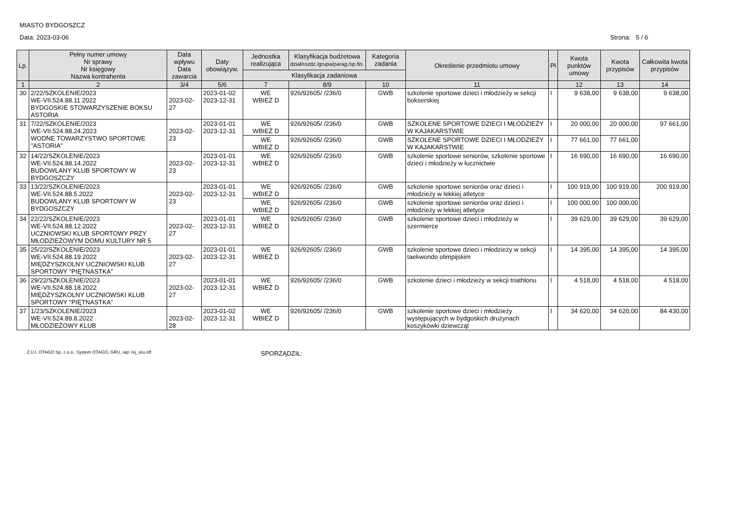MIASTO BYDGOSZCZ
Data: 2023-03-06 Strona: 5 / 6
| Lp. | Pełny numer umowy Nr sprawy Nr księgowy Nazwa kontrahenta | Data wpływu Data zawarcia | Daty obowiązyw. | Jednostka realizująca | Klasyfikacja budżetowa dział/rozdz./grupa/parag./sp.fin. | Kategoria zadania | Określenie przedmiotu umowy | Pł | Kwota punktów umowy | Kwota przypisów | Całkowita kwota przypisów |
| --- | --- | --- | --- | --- | --- | --- | --- | --- | --- | --- | --- |
| | | | | Klasyfikacja zadaniowa | | | | | | | |
| 1 | 2 | 3/4 | 5/6 | 7 | 8/9 | 10 | 11 | | 12 | 13 | 14 |
| 30 | 2/22/SZKOLENIE/2023 WE-VII.524.88.11.2022 BYDGOSKIE STOWARZYSZENIE BOKSU ASTORIA | 2023-02-27 | 2023-01-02 2023-12-31 | WE WBIEŻ D | 926/92605/ /236/0 | GWB | szkolenie sportowe dzieci i młodzieży w sekcji bokserskiej | I | 9 638,00 | 9 638,00 | 9 638,00 |
| 31 | 7/22/SZKOLENIE/2023 WE-VII.524.88.24.2023 WODNE TOWARZYSTWO SPORTOWE "ASTORIA" | 2023-02-23 | 2023-01-01 2023-12-31 | WE WBIEŻ D | 926/92605/ /236/0 | GWB | SZKOLENE SPORTOWE DZIECI I MŁODZIEŻY W KAJAKARSTWIE | I | 20 000,00 | 20 000,00 | 97 661,00 |
| | | | | WE WBIEŻ D | 926/92605/ /236/0 | GWB | SZKOLENE SPORTOWE DZIECI I MŁODZIEŻY W KAJAKARSTWIE | I | 77 661,00 | 77 661,00 | |
| 32 | 14/22/SZKOLENIE/2023 WE-VII.524.88.14.2022 BUDOWLANY KLUB SPORTOWY W BYDGOSZCZY | 2023-02-23 | 2023-01-01 2023-12-31 | WE WBIEŻ D | 926/92605/ /236/0 | GWB | szkolenie sportowe seniorów, szkolenie sportowe dzieci i młodzieży w łucznictwie | I | 16 690,00 | 16 690,00 | 16 690,00 |
| 33 | 13/22/SZKOLENIE/2023 WE-VII.524.88.5.2022 BUDOWLANY KLUB SPORTOWY W BYDGOSZCZY | 2023-02-23 | 2023-01-01 2023-12-31 | WE WBIEŻ D | 926/92605/ /236/0 | GWB | szkolenie sportowe seniorów oraz dzieci i młodzieży w lekkiej atletyce | I | 100 919,00 | 100 919,00 | 200 919,00 |
| | | | | WE WBIEŻ D | 926/92605/ /236/0 | GWB | szkolenie sportowe seniorów oraz dzieci i młodzieży w lekkiej atletyce | I | 100 000,00 | 100 000,00 | |
| 34 | 22/22/SZKOLENIE/2023 WE-VII.524.88.12.2022 UCZNIOWSKI KLUB SPORTOWY PRZY MŁODZIEŻOWYM DOMU KULTURY NR 5 | 2023-02-27 | 2023-01-01 2023-12-31 | WE WBIEŻ D | 926/92605/ /236/0 | GWB | szkolenie sportowe dzieci i młodzieży w szermierce | I | 39 629,00 | 39 629,00 | 39 629,00 |
| 35 | 25/22/SZKOLENIE/2023 WE-VII.524.88.19.2022 MIĘDZYSZKOLNY UCZNIOWSKI KLUB SPORTOWY "PIĘTNASTKA" | 2023-02-27 | 2023-01-01 2023-12-31 | WE WBIEŻ D | 926/92605/ /236/0 | GWB | szkolenie sportowe dzieci i młodzieży w sekcji taekwondo olimpijskim | I | 14 395,00 | 14 395,00 | 14 395,00 |
| 36 | 29/22/SZKOLENIE/2023 WE-VII.524.88.18.2022 MIĘDZYSZKOLNY UCZNIOWSKI KLUB SPORTOWY "PIĘTNASTKA" | 2023-02-27 | 2023-01-01 2023-12-31 | WE WBIEŻ D | 926/92605/ /236/0 | GWB | szkolenie dzieci i młodzieży w sekcji triathlonu | I | 4 518,00 | 4 518,00 | 4 518,00 |
| 37 | 1/23/SZKOLENIE/2023 WE-VII.524.89.8.2022 MŁODZIEŻOWY KLUB | 2023-02-28 | 2023-01-02 2023-12-31 | WE WBIEŻ D | 926/92605/ /236/0 | GWB | szkolenie sportowe dzieci i młodzieży występujących w bydgoskich drużynach koszykówki dziewcząt | I | 34 620,00 | 34 620,00 | 84 430,00 |
Z.U.I. OTAGO Sp. z o.o., System OTAGO, GRU, rap: rej_oru.rdf SPORZĄDZIŁ: